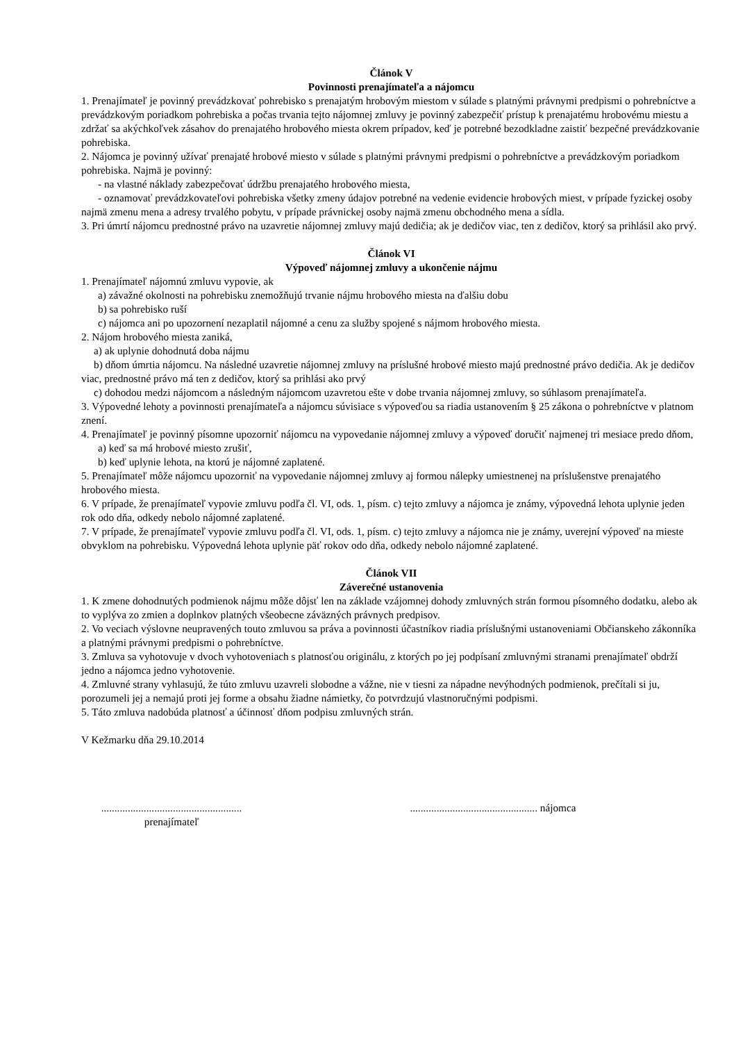Článok V
Povinnosti prenajímateľa a nájomcu
1. Prenajímateľ je povinný prevádzkovať pohrebisko s prenajatým hrobovým miestom v súlade s platnými právnymi predpismi o pohrebníctve a prevádzkovým poriadkom pohrebiska a počas trvania tejto nájomnej zmluvy je povinný zabezpečiť prístup k prenajatému hrobovému miestu a zdržať sa akýchkoľvek zásahov do prenajatého hrobového miesta okrem prípadov, keď je potrebné bezodkladne zaistiť bezpečné prevádzkovanie pohrebiska.
2. Nájomca je povinný užívať prenajaté hrobové miesto v súlade s platnými právnymi predpismi o pohrebníctve a prevádzkovým poriadkom pohrebiska. Najmä je povinný:
- na vlastné náklady zabezpečovať údržbu prenajatého hrobového miesta,
- oznamovať prevádzkovateľovi pohrebiska všetky zmeny údajov potrebné na vedenie evidencie hrobových miest, v prípade fyzickej osoby najmä zmenu mena a adresy trvalého pobytu, v prípade právnickej osoby najmä zmenu obchodného mena a sídla.
3. Pri úmrtí nájomcu prednostné právo na uzavretie nájomnej zmluvy majú dedičia; ak je dedičov viac, ten z dedičov, ktorý sa prihlásil ako prvý.
Článok VI
Výpoveď nájomnej zmluvy a ukončenie nájmu
1. Prenajímateľ nájomnú zmluvu vypovie, ak
a) závažné okolnosti na pohrebisku znemožňujú trvanie nájmu hrobového miesta na ďalšiu dobu
b) sa pohrebisko ruší
c) nájomca ani po upozornení nezaplatil nájomné a cenu za služby spojené s nájmom hrobového miesta.
2. Nájom hrobového miesta zaniká,
a) ak uplynie dohodnutá doba nájmu
b) dňom úmrtia nájomcu. Na následné uzavretie nájomnej zmluvy na príslušné hrobové miesto majú prednostné právo dedičia. Ak je dedičov viac, prednostné právo má ten z dedičov, ktorý sa prihlási ako prvý
c) dohodou medzi nájomcom a následným nájomcom uzavretou ešte v dobe trvania nájomnej zmluvy, so súhlasom prenajímateľa.
3. Výpovedné lehoty a povinnosti prenajímateľa a nájomcu súvisiace s výpoveďou sa riadia ustanovením § 25 zákona o pohrebníctve v platnom znení.
4. Prenajímateľ je povinný písomne upozorniť nájomcu na vypovedanie nájomnej zmluvy a výpoveď doručiť najmenej tri mesiace predo dňom,
a) keď sa má hrobové miesto zrušiť,
b) keď uplynie lehota, na ktorú je nájomné zaplatené.
5. Prenajímateľ môže nájomcu upozorniť na vypovedanie nájomnej zmluvy aj formou nálepky umiestnenej na príslušenstve prenajatého hrobového miesta.
6. V prípade, že prenajímateľ vypovie zmluvu podľa čl. VI, ods. 1, písm. c) tejto zmluvy a nájomca je známy, výpovedná lehota uplynie jeden rok odo dňa, odkedy nebolo nájomné zaplatené.
7. V prípade, že prenajímateľ vypovie zmluvu podľa čl. VI, ods. 1, písm. c) tejto zmluvy a nájomca nie je známy, uverejní výpoveď na mieste obvyklom na pohrebisku. Výpovedná lehota uplynie päť rokov odo dňa, odkedy nebolo nájomné zaplatené.
Článok VII
Záverečné ustanovenia
1. K zmene dohodnutých podmienok nájmu môže dôjsť len na základe vzájomnej dohody zmluvných strán formou písomného dodatku, alebo ak to vyplýva zo zmien a doplnkov platných všeobecne záväzných právnych predpisov.
2. Vo veciach výslovne neupravených touto zmluvou sa práva a povinnosti účastníkov riadia príslušnými ustanoveniami Občianskeho zákonníka a platnými právnymi predpismi o pohrebníctve.
3. Zmluva sa vyhotovuje v dvoch vyhotoveniach s platnosťou originálu, z ktorých po jej podpísaní zmluvnými stranami prenajímateľ obdrží jedno a nájomca jedno vyhotovenie.
4. Zmluvné strany vyhlasujú, že túto zmluvu uzavreli slobodne a vážne, nie v tiesni za nápadne nevýhodných podmienok, prečítali si ju, porozumeli jej a nemajú proti jej forme a obsahu žiadne námietky, čo potvrdzujú vlastnoručnými podpismi.
5. Táto zmluva nadobúda platnosť a účinnosť dňom podpisu zmluvných strán.
V Kežmarku dňa 29.10.2014
..................................................... prenajímateľ
................................................ nájomca